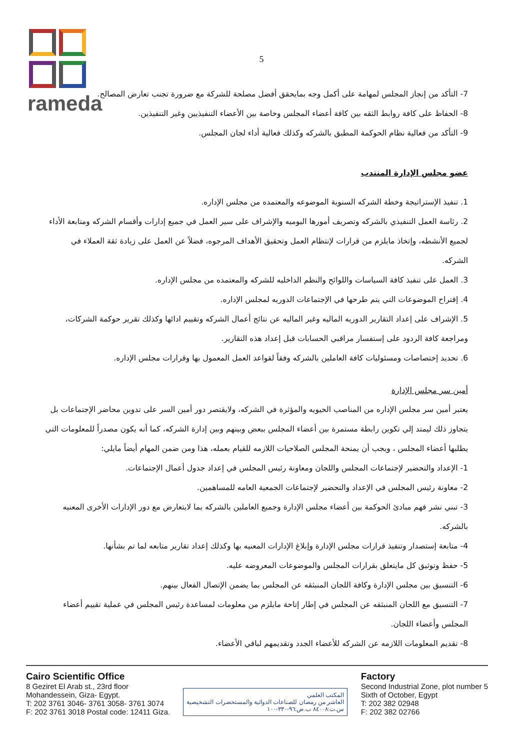rameda
5
7- التأكد من إنجاز المجلس لمهامة على أكمل وجه بمايحقق أفضل مصلحة للشركة مع ضرورة تجنب تعارض المصالح.
8- الحفاظ على كافة روابط الثقه بين كافة أعضاء المجلس وخاصة بين الأعضاء التنفيذيين وغير التنفيذين.
9- التأكد من فعالية نظام الحوكمة المطبق بالشركه وكذلك فعالية أداء لجان المجلس.
عضو مجلس الإدارة المنتدب
1. تنفيذ الإستراتيجة وخطة الشركه السنوية الموضوعه والمعتمده من مجلس الإداره.
2. رئاسة العمل التنفيذي بالشركه وتصريف أمورها اليوميه والإشراف على سير العمل في جميع إدارات وأقسام الشركه ومتابعة الأداء لجميع الأنشطه، وإتخاذ مايلزم من قرارات لإنتظام العمل وتحقيق الأهداف المرجوه، فضلاً عن العمل على زيادة ثقة العملاء في الشركه.
3. العمل على تنفيذ كافة السياسات واللوائح والنظم الداخليه للشركه والمعتمده من مجلس الإداره.
4. إقتراح الموضوعات التي يتم طرحها في الإجتماعات الدوريه لمجلس الإداره.
5. الإشراف على إعداد التقارير الدوريه الماليه وغير الماليه عن نتائج أعمال الشركه وتقييم ادائها وكذلك تقرير حوكمة الشركات، ومراجعة كافة الردود على إستفسار مراقبي الحسابات قبل إعداد هذه التقارير.
6. تحديد إختصاصات ومسئوليات كافة العاملين بالشركه وفقاً لقواعد العمل المعمول بها وقرارات مجلس الإداره.
أمين سر مجلس الإدارة
يعتبر أمين سر مجلس الإداره من المناصب الحيويه والمؤثرة في الشركه، ولايقتصر دور أمين السر على تدوين محاضر الإجتماعات بل يتجاوز ذلك ليمتد إلي تكوين رابطة مستمرة بين أعضاء المجلس ببعض وبينهم وبين إدارة الشركه، كما أنه يكون مصدراً للمعلومات التي يطلبها أعضاء المجلس ، ويجب أن يمنحة المجلس الصلاحيات اللازمه للقيام بعمله، هذا ومن ضمن المهام أيضاً مايلي:
1- الإعداد والتحضير لإجتماعات المجلس واللجان ومعاونة رئيس المجلس في إعداد جدول أعمال الإجتماعات.
2- معاونة رئيس المجلس في الإعداد والتحضير لإجتماعات الجمعية العامه للمساهمين.
3- تبني نشر فهم مبادئ الحوكمة بين أعضاء مجلس الإدارة وجميع العاملين بالشركه بما لايتعارض مع دور الإدارات الأخرى المعنيه بالشركه.
4- متابعة إستصدار وتنفيذ قرارات مجلس الإدارة وإبلاغ الإدارات المعنيه بها وكذلك إعداد تقارير متابعه لما تم بشأنها.
5- حفظ وتوثيق كل مايتعلق بقرارات المجلس والموضوعات المعروضه عليه.
6- التنسيق بين مجلس الإدارة وكافة اللجان المنبثقه عن المجلس بما يضمن الإتصال الفعال بينهم.
7- التنسيق مع اللجان المنبثقه عن المجلس في إطار إتاحة مايلزم من معلومات لمساعدة رئيس المجلس في عملية تقييم أعضاء المجلس وأعضاء اللجان.
8- تقديم المعلومات اللازمه عن الشركه للأعضاء الجدد وتقديمهم لباقي الأعضاء.
Cairo Scientific Office
8 Geziret El Arab st., 23rd floor
Mohandessein, Giza- Egypt.
T: 202 3761 3046- 3761 3058- 3761 3074
F: 202 3761 3018 Postal code: 12411 Giza.
المكتب العلمي
العاشر من رمضان للصناعات الدوائية والمستحضرات التشخيصية
س.ت:٨٤٠٠٨ ب.ض:٩٦-٣٣٠-١٠٠
Factory
Second Industrial Zone, plot number 5
Sixth of October, Egypt
T: 202 382 02948
F: 202 382 02766